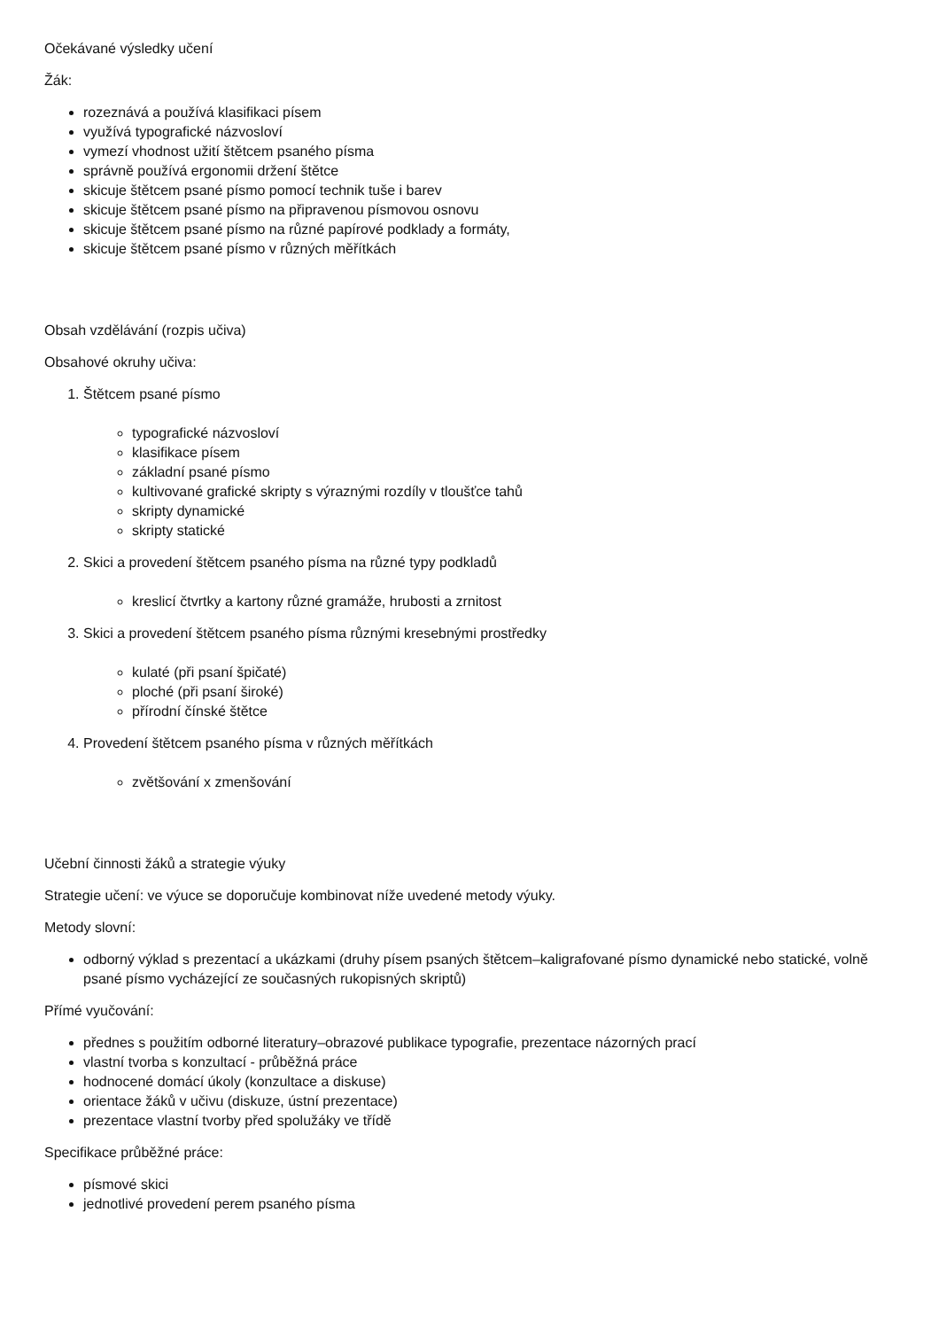Očekávané výsledky učení
Žák:
rozeznává a používá klasifikaci písem
využívá typografické názvosloví
vymezí vhodnost užití štětcem psaného písma
správně používá ergonomii držení štětce
skicuje štětcem psané písmo pomocí technik tuše i barev
skicuje štětcem psané písmo na připravenou písmovou osnovu
skicuje štětcem psané písmo na různé papírové podklady a formáty,
skicuje štětcem psané písmo v různých měřítkách
Obsah vzdělávání (rozpis učiva)
Obsahové okruhy učiva:
1. Štětcem psané písmo
typografické názvosloví
klasifikace písem
základní psané písmo
kultivované grafické skripty s výraznými rozdíly v tloušťce tahů
skripty dynamické
skripty statické
2. Skici a provedení štětcem psaného písma na různé typy podkladů
kreslicí čtvrtky a kartony různé gramáže, hrubosti a zrnitost
3. Skici a provedení štětcem psaného písma různými kresebnými prostředky
kulaté (při psaní špičaté)
ploché (při psaní široké)
přírodní čínské štětce
4. Provedení štětcem psaného písma v různých měřítkách
zvětšování x zmenšování
Učební činnosti žáků a strategie výuky
Strategie učení: ve výuce se doporučuje kombinovat níže uvedené metody výuky.
Metody slovní:
odborný výklad s prezentací a ukázkami (druhy písem psaných štětcem–kaligrafované písmo dynamické nebo statické, volně psané písmo vycházející ze současných rukopisných skriptů)
Přímé vyučování:
přednes s použitím odborné literatury–obrazové publikace typografie, prezentace názorných prací
vlastní tvorba s konzultací - průběžná práce
hodnocené domácí úkoly (konzultace a diskuse)
orientace žáků v učivu (diskuze, ústní prezentace)
prezentace vlastní tvorby před spolužáky ve třídě
Specifikace průběžné práce:
písmové skici
jednotlivé provedení perem psaného písma